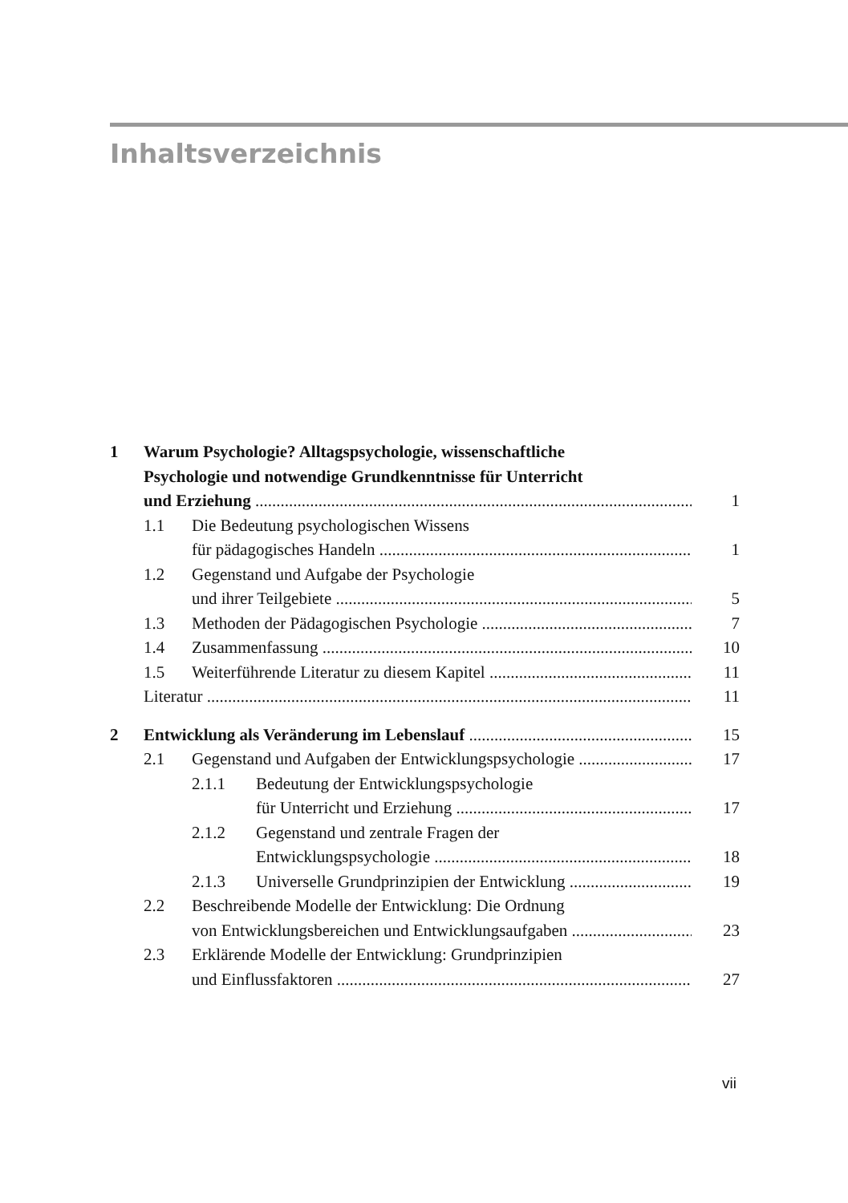Inhaltsverzeichnis
1 Warum Psychologie? Alltagspsychologie, wissenschaftliche
Psychologie und notwendige Grundkenntnisse für Unterricht
und Erziehung 1
1.1 Die Bedeutung psychologischen Wissens
für pädagogisches Handeln 1
1.2 Gegenstand und Aufgabe der Psychologie
und ihrer Teilgebiete 5
1.3 Methoden der Pädagogischen Psychologie 7
1.4 Zusammenfassung 10
1.5 Weiterführende Literatur zu diesem Kapitel 11
Literatur 11
2 Entwicklung als Veränderung im Lebenslauf 15
2.1 Gegenstand und Aufgaben der Entwicklungspsychologie 17
2.1.1 Bedeutung der Entwicklungspsychologie
für Unterricht und Erziehung 17
2.1.2 Gegenstand und zentrale Fragen der
Entwicklungspsychologie 18
2.1.3 Universelle Grundprinzipien der Entwicklung 19
2.2 Beschreibende Modelle der Entwicklung: Die Ordnung
von Entwicklungsbereichen und Entwicklungsaufgaben 23
2.3 Erklärende Modelle der Entwicklung: Grundprinzipien
und Einflussfaktoren 27
vii